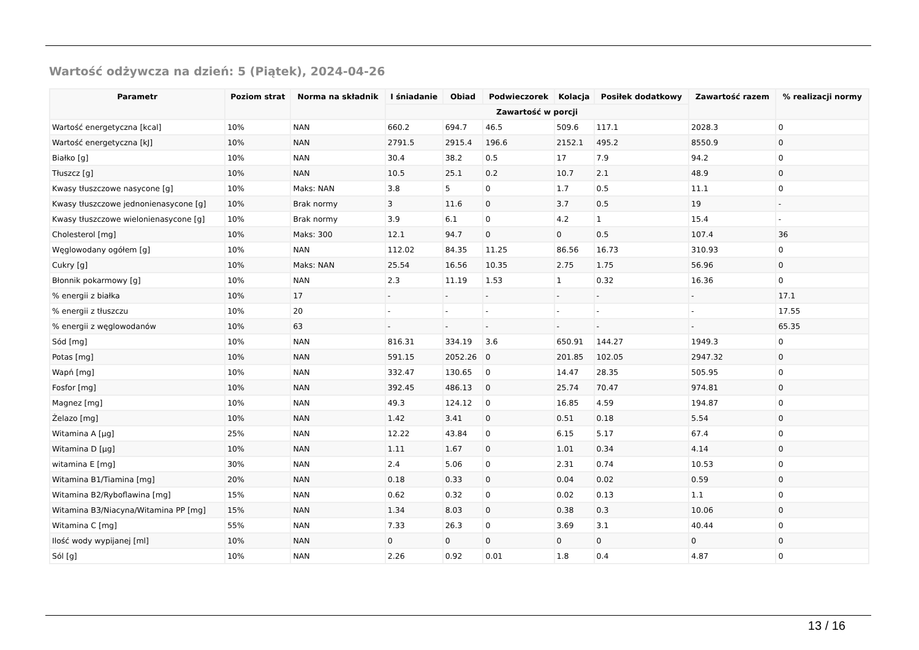Wartość odżywcza na dzień: 5 (Piątek), 2024-04-26
| Parametr | Poziom strat | Norma na składnik | I śniadanie | Obiad | Podwieczorek | Kolacja | Posiłek dodatkowy | Zawartość razem | % realizacji normy |
| --- | --- | --- | --- | --- | --- | --- | --- | --- | --- |
| | | | Zawartość w porcji | | | | | | |
| Wartość energetyczna [kcal] | 10% | NAN | 660.2 | 694.7 | 46.5 | 509.6 | 117.1 | 2028.3 | 0 |
| Wartość energetyczna [kJ] | 10% | NAN | 2791.5 | 2915.4 | 196.6 | 2152.1 | 495.2 | 8550.9 | 0 |
| Białko [g] | 10% | NAN | 30.4 | 38.2 | 0.5 | 17 | 7.9 | 94.2 | 0 |
| Tłuszcz [g] | 10% | NAN | 10.5 | 25.1 | 0.2 | 10.7 | 2.1 | 48.9 | 0 |
| Kwasy tłuszczowe nasycone [g] | 10% | Maks: NAN | 3.8 | 5 | 0 | 1.7 | 0.5 | 11.1 | 0 |
| Kwasy tłuszczowe jednonienasycone [g] | 10% | Brak normy | 3 | 11.6 | 0 | 3.7 | 0.5 | 19 | - |
| Kwasy tłuszczowe wielonienasycone [g] | 10% | Brak normy | 3.9 | 6.1 | 0 | 4.2 | 1 | 15.4 | - |
| Cholesterol [mg] | 10% | Maks: 300 | 12.1 | 94.7 | 0 | 0 | 0.5 | 107.4 | 36 |
| Węglowodany ogółem [g] | 10% | NAN | 112.02 | 84.35 | 11.25 | 86.56 | 16.73 | 310.93 | 0 |
| Cukry [g] | 10% | Maks: NAN | 25.54 | 16.56 | 10.35 | 2.75 | 1.75 | 56.96 | 0 |
| Błonnik pokarmowy [g] | 10% | NAN | 2.3 | 11.19 | 1.53 | 1 | 0.32 | 16.36 | 0 |
| % energii z białka | 10% | 17 | - | - | - | - | - | - | 17.1 |
| % energii z tłuszczu | 10% | 20 | - | - | - | - | - | - | 17.55 |
| % energii z węglowodanów | 10% | 63 | - | - | - | - | - | - | 65.35 |
| Sód [mg] | 10% | NAN | 816.31 | 334.19 | 3.6 | 650.91 | 144.27 | 1949.3 | 0 |
| Potas [mg] | 10% | NAN | 591.15 | 2052.26 | 0 | 201.85 | 102.05 | 2947.32 | 0 |
| Wapń [mg] | 10% | NAN | 332.47 | 130.65 | 0 | 14.47 | 28.35 | 505.95 | 0 |
| Fosfor [mg] | 10% | NAN | 392.45 | 486.13 | 0 | 25.74 | 70.47 | 974.81 | 0 |
| Magnez [mg] | 10% | NAN | 49.3 | 124.12 | 0 | 16.85 | 4.59 | 194.87 | 0 |
| Żelazo [mg] | 10% | NAN | 1.42 | 3.41 | 0 | 0.51 | 0.18 | 5.54 | 0 |
| Witamina A [µg] | 25% | NAN | 12.22 | 43.84 | 0 | 6.15 | 5.17 | 67.4 | 0 |
| Witamina D [µg] | 10% | NAN | 1.11 | 1.67 | 0 | 1.01 | 0.34 | 4.14 | 0 |
| witamina E [mg] | 30% | NAN | 2.4 | 5.06 | 0 | 2.31 | 0.74 | 10.53 | 0 |
| Witamina B1/Tiamina [mg] | 20% | NAN | 0.18 | 0.33 | 0 | 0.04 | 0.02 | 0.59 | 0 |
| Witamina B2/Ryboflawina [mg] | 15% | NAN | 0.62 | 0.32 | 0 | 0.02 | 0.13 | 1.1 | 0 |
| Witamina B3/Niacyna/Witamina PP [mg] | 15% | NAN | 1.34 | 8.03 | 0 | 0.38 | 0.3 | 10.06 | 0 |
| Witamina C [mg] | 55% | NAN | 7.33 | 26.3 | 0 | 3.69 | 3.1 | 40.44 | 0 |
| Ilość wody wypijanej [ml] | 10% | NAN | 0 | 0 | 0 | 0 | 0 | 0 | 0 |
| Sól [g] | 10% | NAN | 2.26 | 0.92 | 0.01 | 1.8 | 0.4 | 4.87 | 0 |
13 / 16